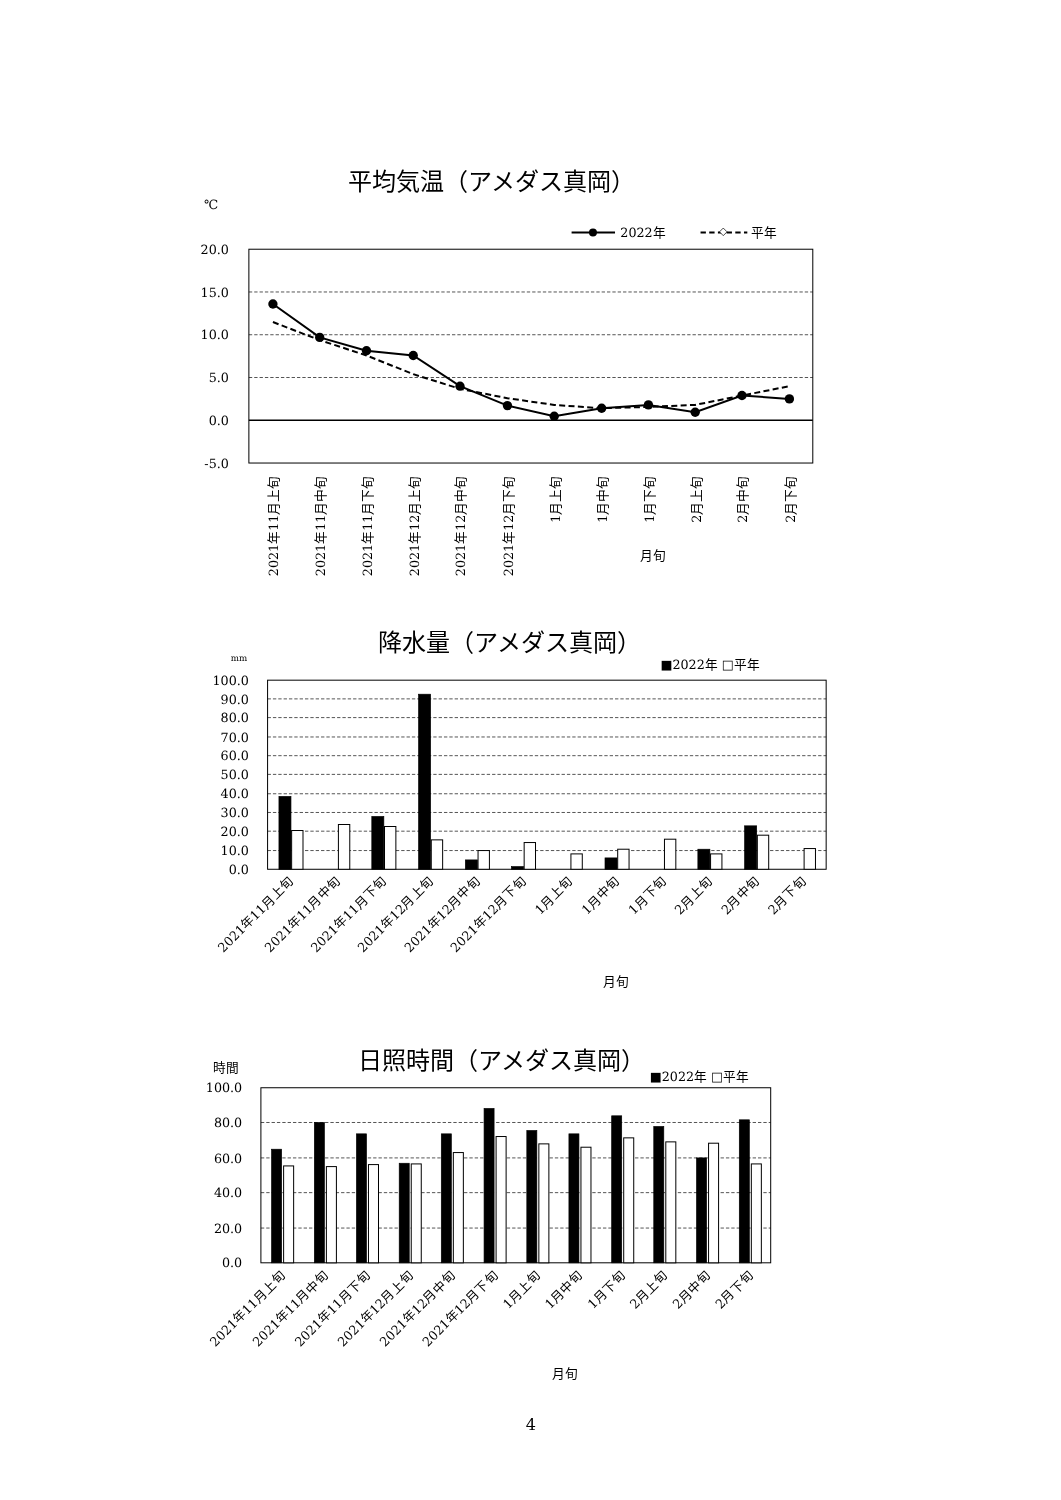平均気温（アメダス真岡）
℃
2022年
平年
20.0
15.0
10.0
5.0
0.0
-5.0
2021年11月上旬
2021年11月中旬
2021年11月下旬
2021年12月上旬
2021年12月中旬
2021年12月下旬
1月上旬
1月中旬
1月下旬
2月上旬
2月中旬
2月下旬
月旬
降水量（アメダス真岡）
mm
■2022年 □平年
100.0
90.0
80.0
70.0
60.0
50.0
40.0
30.0
20.0
10.0
0.0
2021年11月上旬
2021年11月中旬
2021年11月下旬
2021年12月上旬
2021年12月中旬
2021年12月下旬
1月上旬
1月中旬
1月下旬
2月上旬
2月中旬
2月下旬
月旬
日照時間（アメダス真岡）
時間
■2022年 □平年
100.0
80.0
60.0
40.0
20.0
0.0
2021年11月上旬
2021年11月中旬
2021年11月下旬
2021年12月上旬
2021年12月中旬
2021年12月下旬
1月上旬
1月中旬
1月下旬
2月上旬
2月中旬
2月下旬
月旬
4